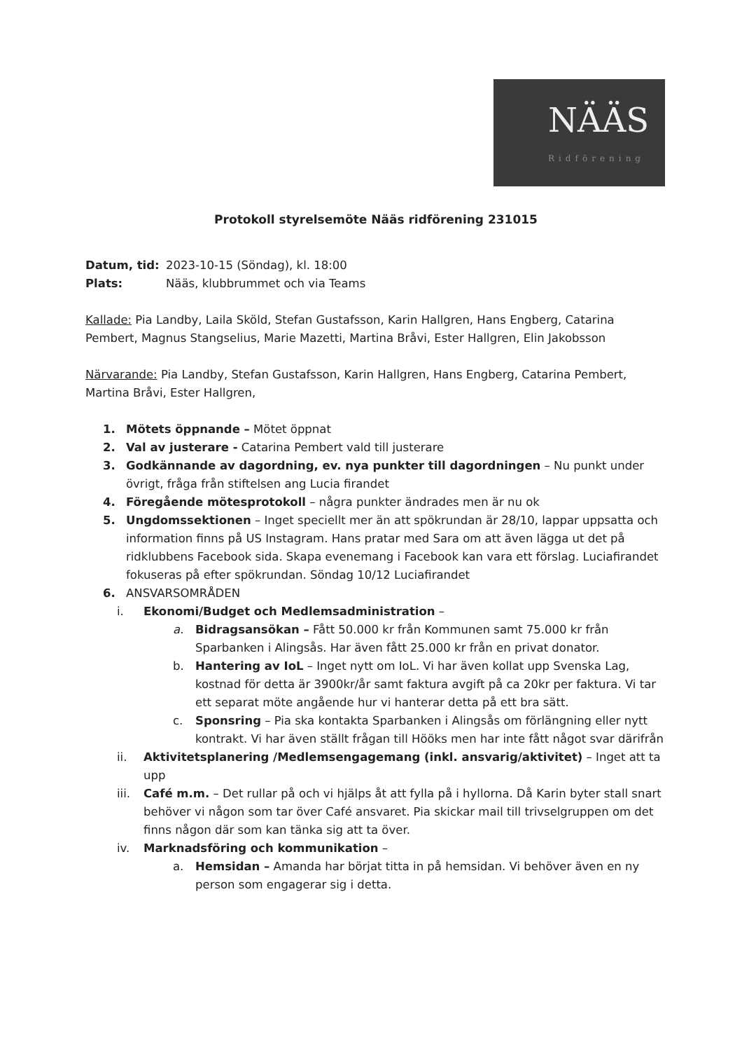NÄÄS
Ridförening
Protokoll styrelsemöte Nääs ridförening 231015
Datum, tid: 2023-10-15 (Söndag), kl. 18:00
Plats: Nääs, klubbrummet och via Teams
Kallade: Pia Landby, Laila Sköld, Stefan Gustafsson, Karin Hallgren, Hans Engberg, Catarina Pembert, Magnus Stangselius, Marie Mazetti, Martina Bråvi, Ester Hallgren, Elin Jakobsson
Närvarande: Pia Landby, Stefan Gustafsson, Karin Hallgren, Hans Engberg, Catarina Pembert, Martina Bråvi, Ester Hallgren,
1. Mötets öppnande – Mötet öppnat
2. Val av justerare - Catarina Pembert vald till justerare
3. Godkännande av dagordning, ev. nya punkter till dagordningen – Nu punkt under övrigt, fråga från stiftelsen ang Lucia firandet
4. Föregående mötesprotokoll – några punkter ändrades men är nu ok
5. Ungdomssektionen – Inget speciellt mer än att spökrundan är 28/10, lappar uppsatta och information finns på US Instagram. Hans pratar med Sara om att även lägga ut det på ridklubbens Facebook sida. Skapa evenemang i Facebook kan vara ett förslag. Luciafirandet fokuseras på efter spökrundan. Söndag 10/12 Luciafirandet
6. ANSVARSOMRÅDEN
i. Ekonomi/Budget och Medlemsadministration –
a. Bidragsansökan – Fått 50.000 kr från Kommunen samt 75.000 kr från Sparbanken i Alingsås. Har även fått 25.000 kr från en privat donator.
b. Hantering av IoL – Inget nytt om IoL. Vi har även kollat upp Svenska Lag, kostnad för detta är 3900kr/år samt faktura avgift på ca 20kr per faktura. Vi tar ett separat möte angående hur vi hanterar detta på ett bra sätt.
c. Sponsring – Pia ska kontakta Sparbanken i Alingsås om förlängning eller nytt kontrakt. Vi har även ställt frågan till Hööks men har inte fått något svar därifrån
ii. Aktivitetsplanering /Medlemsengagemang (inkl. ansvarig/aktivitet) – Inget att ta upp
iii. Café m.m. – Det rullar på och vi hjälps åt att fylla på i hyllorna. Då Karin byter stall snart behöver vi någon som tar över Café ansvaret. Pia skickar mail till trivselgruppen om det finns någon där som kan tänka sig att ta över.
iv. Marknadsföring och kommunikation –
a. Hemsidan – Amanda har börjat titta in på hemsidan. Vi behöver även en ny person som engagerar sig i detta.